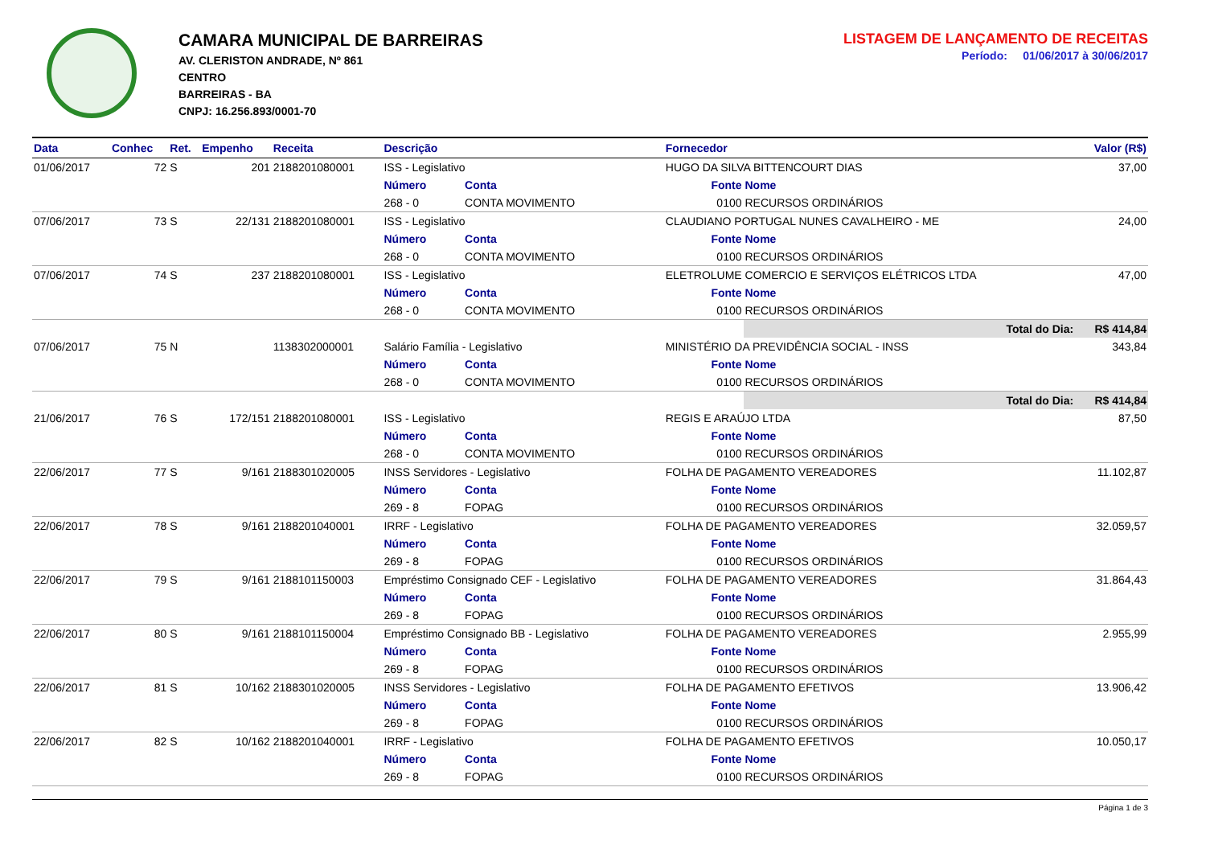CAMARA MUNICIPAL DE BARREIRAS
AV. CLERISTON ANDRADE, Nº 861
CENTRO
BARREIRAS - BA
CNPJ: 16.256.893/0001-70
LISTAGEM DE LANÇAMENTO DE RECEITAS
Período: 01/06/2017 à 30/06/2017
| Data | Conhec | Ret. | Empenho | Receita | Descrição | | Fornecedor | | Valor (R$) |
| --- | --- | --- | --- | --- | --- | --- | --- | --- | --- |
| 01/06/2017 | 72 | S | 201 | 2188201080001 | ISS - Legislativo | | HUGO DA SILVA BITTENCOURT DIAS | | 37,00 |
| | | | | | Número | Conta | Fonte | Nome | |
| | | | | | 268 - 0 | CONTA MOVIMENTO | 0100 | RECURSOS ORDINÁRIOS | |
| 07/06/2017 | 73 | S | 22/131 | 2188201080001 | ISS - Legislativo | | CLAUDIANO PORTUGAL NUNES CAVALHEIRO - ME | | 24,00 |
| | | | | | Número | Conta | Fonte | Nome | |
| | | | | | 268 - 0 | CONTA MOVIMENTO | 0100 | RECURSOS ORDINÁRIOS | |
| 07/06/2017 | 74 | S | 237 | 2188201080001 | ISS - Legislativo | | ELETROLUME COMERCIO E SERVIÇOS ELÉTRICOS LTDA | | 47,00 |
| | | | | | Número | Conta | Fonte | Nome | |
| | | | | | 268 - 0 | CONTA MOVIMENTO | 0100 | RECURSOS ORDINÁRIOS | |
| | | | | | | | | Total do Dia: | R$ 414,84 |
| 07/06/2017 | 75 | N | | 1138302000001 | Salário Família - Legislativo | | MINISTÉRIO DA PREVIDÊNCIA SOCIAL - INSS | | 343,84 |
| | | | | | Número | Conta | Fonte | Nome | |
| | | | | | 268 - 0 | CONTA MOVIMENTO | 0100 | RECURSOS ORDINÁRIOS | |
| | | | | | | | | Total do Dia: | R$ 414,84 |
| 21/06/2017 | 76 | S | 172/151 | 2188201080001 | ISS - Legislativo | | REGIS E ARAÚJO LTDA | | 87,50 |
| | | | | | Número | Conta | Fonte | Nome | |
| | | | | | 268 - 0 | CONTA MOVIMENTO | 0100 | RECURSOS ORDINÁRIOS | |
| 22/06/2017 | 77 | S | 9/161 | 2188301020005 | INSS Servidores - Legislativo | | FOLHA DE PAGAMENTO VEREADORES | | 11.102,87 |
| | | | | | Número | Conta | Fonte | Nome | |
| | | | | | 269 - 8 | FOPAG | 0100 | RECURSOS ORDINÁRIOS | |
| 22/06/2017 | 78 | S | 9/161 | 2188201040001 | IRRF - Legislativo | | FOLHA DE PAGAMENTO VEREADORES | | 32.059,57 |
| | | | | | Número | Conta | Fonte | Nome | |
| | | | | | 269 - 8 | FOPAG | 0100 | RECURSOS ORDINÁRIOS | |
| 22/06/2017 | 79 | S | 9/161 | 2188101150003 | Empréstimo Consignado CEF - Legislativo | | FOLHA DE PAGAMENTO VEREADORES | | 31.864,43 |
| | | | | | Número | Conta | Fonte | Nome | |
| | | | | | 269 - 8 | FOPAG | 0100 | RECURSOS ORDINÁRIOS | |
| 22/06/2017 | 80 | S | 9/161 | 2188101150004 | Empréstimo Consignado BB - Legislativo | | FOLHA DE PAGAMENTO VEREADORES | | 2.955,99 |
| | | | | | Número | Conta | Fonte | Nome | |
| | | | | | 269 - 8 | FOPAG | 0100 | RECURSOS ORDINÁRIOS | |
| 22/06/2017 | 81 | S | 10/162 | 2188301020005 | INSS Servidores - Legislativo | | FOLHA DE PAGAMENTO EFETIVOS | | 13.906,42 |
| | | | | | Número | Conta | Fonte | Nome | |
| | | | | | 269 - 8 | FOPAG | 0100 | RECURSOS ORDINÁRIOS | |
| 22/06/2017 | 82 | S | 10/162 | 2188201040001 | IRRF - Legislativo | | FOLHA DE PAGAMENTO EFETIVOS | | 10.050,17 |
| | | | | | Número | Conta | Fonte | Nome | |
| | | | | | 269 - 8 | FOPAG | 0100 | RECURSOS ORDINÁRIOS | |
Página 1 de 3